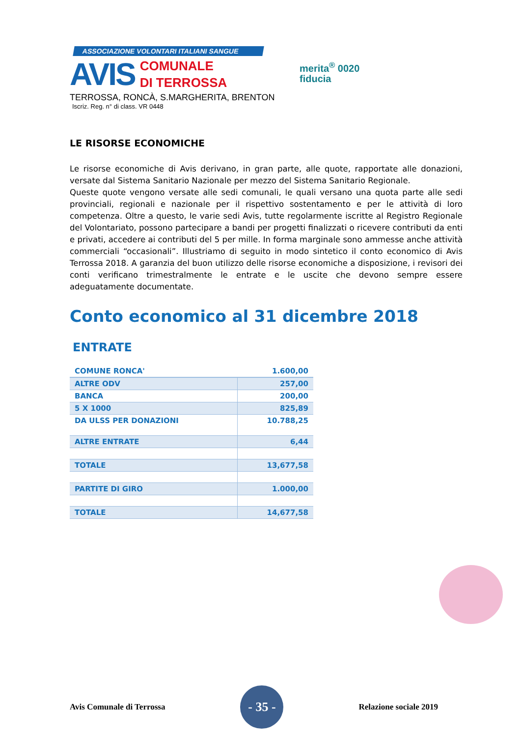ASSOCIAZIONE VOLONTARI ITALIANI SANGUE
AVIS
COMUNALE
DI TERROSSA
TERROSSA, RONCÀ, S.MARGHERITA, BRENTON
Iscriz. Reg. n° di class. VR 0448
merita<sup>®</sup> 0020
fiducia
LE RISORSE ECONOMICHE
Le risorse economiche di Avis derivano, in gran parte, alle quote, rapportate alle donazioni, versate dal Sistema Sanitario Nazionale per mezzo del Sistema Sanitario Regionale.
Queste quote vengono versate alle sedi comunali, le quali versano una quota parte alle sedi provinciali, regionali e nazionale per il rispettivo sostentamento e per le attività di loro competenza. Oltre a questo, le varie sedi Avis, tutte regolarmente iscritte al Registro Regionale del Volontariato, possono partecipare a bandi per progetti finalizzati o ricevere contributi da enti e privati, accedere ai contributi del 5 per mille. In forma marginale sono ammesse anche attività commerciali “occasionali”. Illustriamo di seguito in modo sintetico il conto economico di Avis Terrossa 2018. A garanzia del buon utilizzo delle risorse economiche a disposizione, i revisori dei conti verificano trimestralmente le entrate e le uscite che devono sempre essere adeguatamente documentate.
Conto economico al 31 dicembre 2018
ENTRATE
| COMUNE RONCA' | 1.600,00 |
| ALTRE ODV | 257,00 |
| BANCA | 200,00 |
| 5 X 1000 | 825,89 |
| DA ULSS PER DONAZIONI | 10.788,25 |
| ALTRE ENTRATE | 6,44 |
| TOTALE | 13,677,58 |
| PARTITE DI GIRO | 1.000,00 |
| TOTALE | 14,677,58 |
Avis Comunale di Terrossa - 35 - Relazione sociale 2019